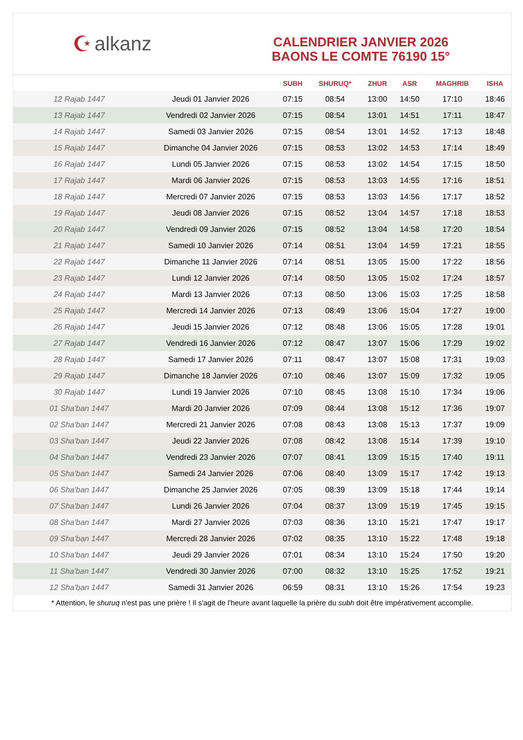☪ alkanz
CALENDRIER JANVIER 2026
BAONS LE COMTE 76190 15°
| | | SUBH | SHURUQ* | ZHUR | ASR | MAGHRIB | ISHA |
| --- | --- | --- | --- | --- | --- | --- | --- |
| 12 Rajab 1447 | Jeudi 01 Janvier 2026 | 07:15 | 08:54 | 13:00 | 14:50 | 17:10 | 18:46 |
| 13 Rajab 1447 | Vendredi 02 Janvier 2026 | 07:15 | 08:54 | 13:01 | 14:51 | 17:11 | 18:47 |
| 14 Rajab 1447 | Samedi 03 Janvier 2026 | 07:15 | 08:54 | 13:01 | 14:52 | 17:13 | 18:48 |
| 15 Rajab 1447 | Dimanche 04 Janvier 2026 | 07:15 | 08:53 | 13:02 | 14:53 | 17:14 | 18:49 |
| 16 Rajab 1447 | Lundi 05 Janvier 2026 | 07:15 | 08:53 | 13:02 | 14:54 | 17:15 | 18:50 |
| 17 Rajab 1447 | Mardi 06 Janvier 2026 | 07:15 | 08:53 | 13:03 | 14:55 | 17:16 | 18:51 |
| 18 Rajab 1447 | Mercredi 07 Janvier 2026 | 07:15 | 08:53 | 13:03 | 14:56 | 17:17 | 18:52 |
| 19 Rajab 1447 | Jeudi 08 Janvier 2026 | 07:15 | 08:52 | 13:04 | 14:57 | 17:18 | 18:53 |
| 20 Rajab 1447 | Vendredi 09 Janvier 2026 | 07:15 | 08:52 | 13:04 | 14:58 | 17:20 | 18:54 |
| 21 Rajab 1447 | Samedi 10 Janvier 2026 | 07:14 | 08:51 | 13:04 | 14:59 | 17:21 | 18:55 |
| 22 Rajab 1447 | Dimanche 11 Janvier 2026 | 07:14 | 08:51 | 13:05 | 15:00 | 17:22 | 18:56 |
| 23 Rajab 1447 | Lundi 12 Janvier 2026 | 07:14 | 08:50 | 13:05 | 15:02 | 17:24 | 18:57 |
| 24 Rajab 1447 | Mardi 13 Janvier 2026 | 07:13 | 08:50 | 13:06 | 15:03 | 17:25 | 18:58 |
| 25 Rajab 1447 | Mercredi 14 Janvier 2026 | 07:13 | 08:49 | 13:06 | 15:04 | 17:27 | 19:00 |
| 26 Rajab 1447 | Jeudi 15 Janvier 2026 | 07:12 | 08:48 | 13:06 | 15:05 | 17:28 | 19:01 |
| 27 Rajab 1447 | Vendredi 16 Janvier 2026 | 07:12 | 08:47 | 13:07 | 15:06 | 17:29 | 19:02 |
| 28 Rajab 1447 | Samedi 17 Janvier 2026 | 07:11 | 08:47 | 13:07 | 15:08 | 17:31 | 19:03 |
| 29 Rajab 1447 | Dimanche 18 Janvier 2026 | 07:10 | 08:46 | 13:07 | 15:09 | 17:32 | 19:05 |
| 30 Rajab 1447 | Lundi 19 Janvier 2026 | 07:10 | 08:45 | 13:08 | 15:10 | 17:34 | 19:06 |
| 01 Sha'ban 1447 | Mardi 20 Janvier 2026 | 07:09 | 08:44 | 13:08 | 15:12 | 17:36 | 19:07 |
| 02 Sha'ban 1447 | Mercredi 21 Janvier 2026 | 07:08 | 08:43 | 13:08 | 15:13 | 17:37 | 19:09 |
| 03 Sha'ban 1447 | Jeudi 22 Janvier 2026 | 07:08 | 08:42 | 13:08 | 15:14 | 17:39 | 19:10 |
| 04 Sha'ban 1447 | Vendredi 23 Janvier 2026 | 07:07 | 08:41 | 13:09 | 15:15 | 17:40 | 19:11 |
| 05 Sha'ban 1447 | Samedi 24 Janvier 2026 | 07:06 | 08:40 | 13:09 | 15:17 | 17:42 | 19:13 |
| 06 Sha'ban 1447 | Dimanche 25 Janvier 2026 | 07:05 | 08:39 | 13:09 | 15:18 | 17:44 | 19:14 |
| 07 Sha'ban 1447 | Lundi 26 Janvier 2026 | 07:04 | 08:37 | 13:09 | 15:19 | 17:45 | 19:15 |
| 08 Sha'ban 1447 | Mardi 27 Janvier 2026 | 07:03 | 08:36 | 13:10 | 15:21 | 17:47 | 19:17 |
| 09 Sha'ban 1447 | Mercredi 28 Janvier 2026 | 07:02 | 08:35 | 13:10 | 15:22 | 17:48 | 19:18 |
| 10 Sha'ban 1447 | Jeudi 29 Janvier 2026 | 07:01 | 08:34 | 13:10 | 15:24 | 17:50 | 19:20 |
| 11 Sha'ban 1447 | Vendredi 30 Janvier 2026 | 07:00 | 08:32 | 13:10 | 15:25 | 17:52 | 19:21 |
| 12 Sha'ban 1447 | Samedi 31 Janvier 2026 | 06:59 | 08:31 | 13:10 | 15:26 | 17:54 | 19:23 |
* Attention, le shuruq n'est pas une prière ! Il s'agit de l'heure avant laquelle la prière du subh doit être impérativement accomplie.